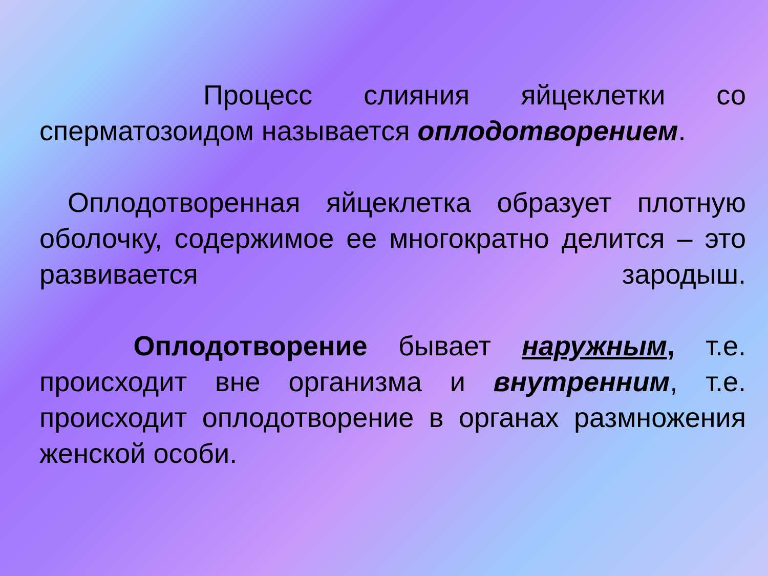Процесс слияния яйцеклетки со сперматозоидом называется оплодотворением.
Оплодотворенная яйцеклетка образует плотную оболочку, содержимое ее многократно делится – это развивается зародыш.
Оплодотворение бывает наружным, т.е. происходит вне организма и внутренним, т.е. происходит оплодотворение в органах размножения женской особи.